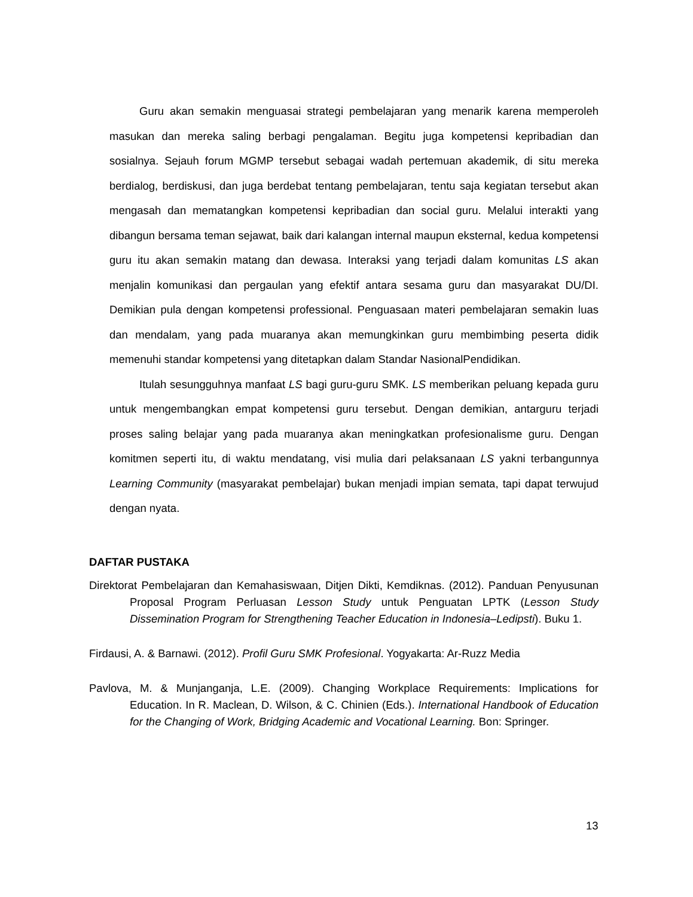Guru akan semakin menguasai strategi pembelajaran yang menarik karena memperoleh masukan dan mereka saling berbagi pengalaman. Begitu juga kompetensi kepribadian dan sosialnya. Sejauh forum MGMP tersebut sebagai wadah pertemuan akademik, di situ mereka berdialog, berdiskusi, dan juga berdebat tentang pembelajaran, tentu saja kegiatan tersebut akan mengasah dan mematangkan kompetensi kepribadian dan social guru. Melalui interakti yang dibangun bersama teman sejawat, baik dari kalangan internal maupun eksternal, kedua kompetensi guru itu akan semakin matang dan dewasa. Interaksi yang terjadi dalam komunitas LS akan menjalin komunikasi dan pergaulan yang efektif antara sesama guru dan masyarakat DU/DI. Demikian pula dengan kompetensi professional. Penguasaan materi pembelajaran semakin luas dan mendalam, yang pada muaranya akan memungkinkan guru membimbing peserta didik memenuhi standar kompetensi yang ditetapkan dalam Standar NasionalPendidikan.
Itulah sesungguhnya manfaat LS bagi guru-guru SMK. LS memberikan peluang kepada guru untuk mengembangkan empat kompetensi guru tersebut. Dengan demikian, antarguru terjadi proses saling belajar yang pada muaranya akan meningkatkan profesionalisme guru. Dengan komitmen seperti itu, di waktu mendatang, visi mulia dari pelaksanaan LS yakni terbangunnya Learning Community (masyarakat pembelajar) bukan menjadi impian semata, tapi dapat terwujud dengan nyata.
DAFTAR PUSTAKA
Direktorat Pembelajaran dan Kemahasiswaan, Ditjen Dikti, Kemdiknas. (2012). Panduan Penyusunan Proposal Program Perluasan Lesson Study untuk Penguatan LPTK (Lesson Study Dissemination Program for Strengthening Teacher Education in Indonesia–Ledipsti). Buku 1.
Firdausi, A. & Barnawi. (2012). Profil Guru SMK Profesional. Yogyakarta: Ar-Ruzz Media
Pavlova, M. & Munjanganja, L.E. (2009). Changing Workplace Requirements: Implications for Education. In R. Maclean, D. Wilson, & C. Chinien (Eds.). International Handbook of Education for the Changing of Work, Bridging Academic and Vocational Learning. Bon: Springer.
13